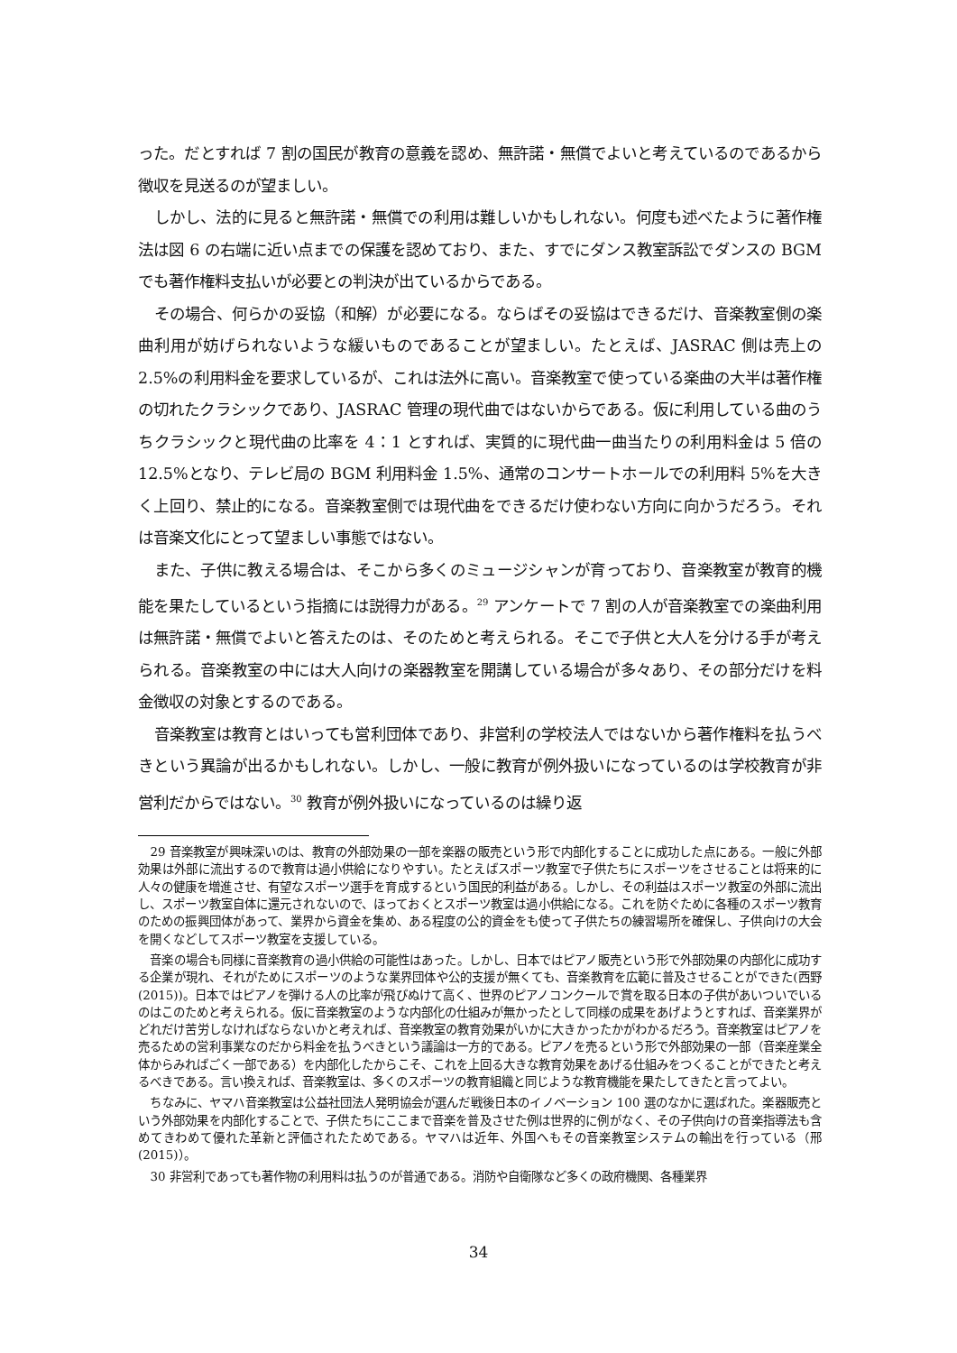った。だとすれば 7 割の国民が教育の意義を認め、無許諾・無償でよいと考えているのであるから徴収を見送るのが望ましい。
しかし、法的に見ると無許諾・無償での利用は難しいかもしれない。何度も述べたように著作権法は図 6 の右端に近い点までの保護を認めており、また、すでにダンス教室訴訟でダンスの BGM でも著作権料支払いが必要との判決が出ているからである。
その場合、何らかの妥協（和解）が必要になる。ならばその妥協はできるだけ、音楽教室側の楽曲利用が妨げられないような緩いものであることが望ましい。たとえば、JASRAC 側は売上の 2.5%の利用料金を要求しているが、これは法外に高い。音楽教室で使っている楽曲の大半は著作権の切れたクラシックであり、JASRAC 管理の現代曲ではないからである。仮に利用している曲のうちクラシックと現代曲の比率を 4：1 とすれば、実質的に現代曲一曲当たりの利用料金は 5 倍の 12.5%となり、テレビ局の BGM 利用料金 1.5%、通常のコンサートホールでの利用料 5%を大きく上回り、禁止的になる。音楽教室側では現代曲をできるだけ使わない方向に向かうだろう。それは音楽文化にとって望ましい事態ではない。
また、子供に教える場合は、そこから多くのミュージシャンが育っており、音楽教室が教育的機能を果たしているという指摘には説得力がある。<sup>29</sup> アンケートで 7 割の人が音楽教室での楽曲利用は無許諾・無償でよいと答えたのは、そのためと考えられる。そこで子供と大人を分ける手が考えられる。音楽教室の中には大人向けの楽器教室を開講している場合が多々あり、その部分だけを料金徴収の対象とするのである。
音楽教室は教育とはいっても営利団体であり、非営利の学校法人ではないから著作権料を払うべきという異論が出るかもしれない。しかし、一般に教育が例外扱いになっているのは学校教育が非営利だからではない。<sup>30</sup> 教育が例外扱いになっているのは繰り返
29 音楽教室が興味深いのは、教育の外部効果の一部を楽器の販売という形で内部化することに成功した点にある。一般に外部効果は外部に流出するので教育は過小供給になりやすい。たとえばスポーツ教室で子供たちにスポーツをさせることは将来的に人々の健康を増進させ、有望なスポーツ選手を育成するという国民的利益がある。しかし、その利益はスポーツ教室の外部に流出し、スポーツ教室自体に還元されないので、ほっておくとスポーツ教室は過小供給になる。これを防ぐために各種のスポーツ教育のための振興団体があって、業界から資金を集め、ある程度の公的資金をも使って子供たちの練習場所を確保し、子供向けの大会を開くなどしてスポーツ教室を支援している。
音楽の場合も同様に音楽教育の過小供給の可能性はあった。しかし、日本ではピアノ販売という形で外部効果の内部化に成功する企業が現れ、それがためにスポーツのような業界団体や公的支援が無くても、音楽教育を広範に普及させることができた(西野(2015))。日本ではピアノを弾ける人の比率が飛びぬけて高く、世界のピアノコンクールで賞を取る日本の子供があいついでいるのはこのためと考えられる。仮に音楽教室のような内部化の仕組みが無かったとして同様の成果をあげようとすれば、音楽業界がどれだけ苦労しなければならないかと考えれば、音楽教室の教育効果がいかに大きかったかがわかるだろう。音楽教室はピアノを売るための営利事業なのだから料金を払うべきという議論は一方的である。ピアノを売るという形で外部効果の一部（音楽産業全体からみればごく一部である）を内部化したからこそ、これを上回る大きな教育効果をあげる仕組みをつくることができたと考えるべきである。言い換えれば、音楽教室は、多くのスポーツの教育組織と同じような教育機能を果たしてきたと言ってよい。
ちなみに、ヤマハ音楽教室は公益社団法人発明協会が選んだ戦後日本のイノベーション 100 選のなかに選ばれた。楽器販売という外部効果を内部化することで、子供たちにここまで音楽を普及させた例は世界的に例がなく、その子供向けの音楽指導法も含めてきわめて優れた革新と評価されたためである。ヤマハは近年、外国へもその音楽教室システムの輸出を行っている（邢(2015)）。
30 非営利であっても著作物の利用料は払うのが普通である。消防や自衛隊など多くの政府機関、各種業界
34